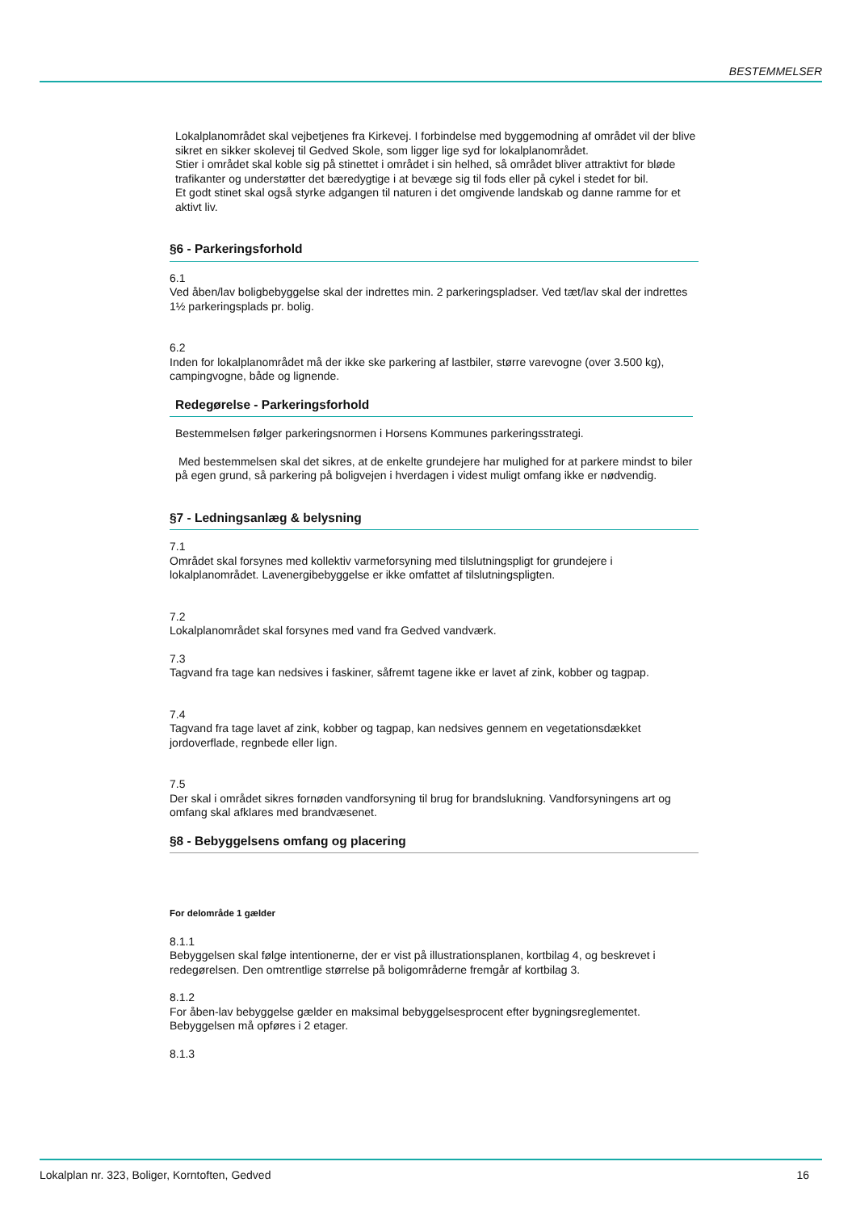BESTEMMELSER
Lokalplanområdet skal vejbetjenes fra Kirkevej. I forbindelse med byggemodning af området vil der blive sikret en sikker skolevej til Gedved Skole, som ligger lige syd for lokalplanområdet.
Stier i området skal koble sig på stinettet i området i sin helhed, så området bliver attraktivt for bløde trafikanter og understøtter det bæredygtige i at bevæge sig til fods eller på cykel i stedet for bil.
Et godt stinet skal også styrke adgangen til naturen i det omgivende landskab og danne ramme for et aktivt liv.
§6 - Parkeringsforhold
6.1
Ved åben/lav boligbebyggelse skal der indrettes min. 2 parkeringspladser. Ved tæt/lav skal der indrettes 1½ parkeringsplads pr. bolig.
6.2
Inden for lokalplanområdet må der ikke ske parkering af lastbiler, større varevogne (over 3.500 kg), campingvogne, både og lignende.
Redegørelse - Parkeringsforhold
Bestemmelsen følger parkeringsnormen i Horsens Kommunes parkeringsstrategi.
Med bestemmelsen skal det sikres, at de enkelte grundejere har mulighed for at parkere mindst to biler på egen grund, så parkering på boligvejen i hverdagen i videst muligt omfang ikke er nødvendig.
§7 - Ledningsanlæg & belysning
7.1
Området skal forsynes med kollektiv varmeforsyning med tilslutningspligt for grundejere i lokalplanområdet. Lavenergibebyggelse er ikke omfattet af tilslutningspligten.
7.2
Lokalplanområdet skal forsynes med vand fra Gedved vandværk.
7.3
Tagvand fra tage kan nedsives i faskiner, såfremt tagene ikke er lavet af zink, kobber og tagpap.
7.4
Tagvand fra tage lavet af zink, kobber og tagpap, kan nedsives gennem en vegetationsdækket jordoverflade, regnbede eller lign.
7.5
Der skal i området sikres fornøden vandforsyning til brug for brandslukning. Vandforsyningens art og omfang skal afklares med brandvæsenet.
§8 - Bebyggelsens omfang og placering
For delområde 1 gælder
8.1.1
Bebyggelsen skal følge intentionerne, der er vist på illustrationsplanen, kortbilag 4, og beskrevet i redegørelsen. Den omtrentlige størrelse på boligområderne fremgår af kortbilag 3.
8.1.2
For åben-lav bebyggelse gælder en maksimal bebyggelsesprocent efter bygningsreglementet. Bebyggelsen må opføres i 2 etager.
8.1.3
Lokalplan nr. 323, Boliger, Korntoften, Gedved 16